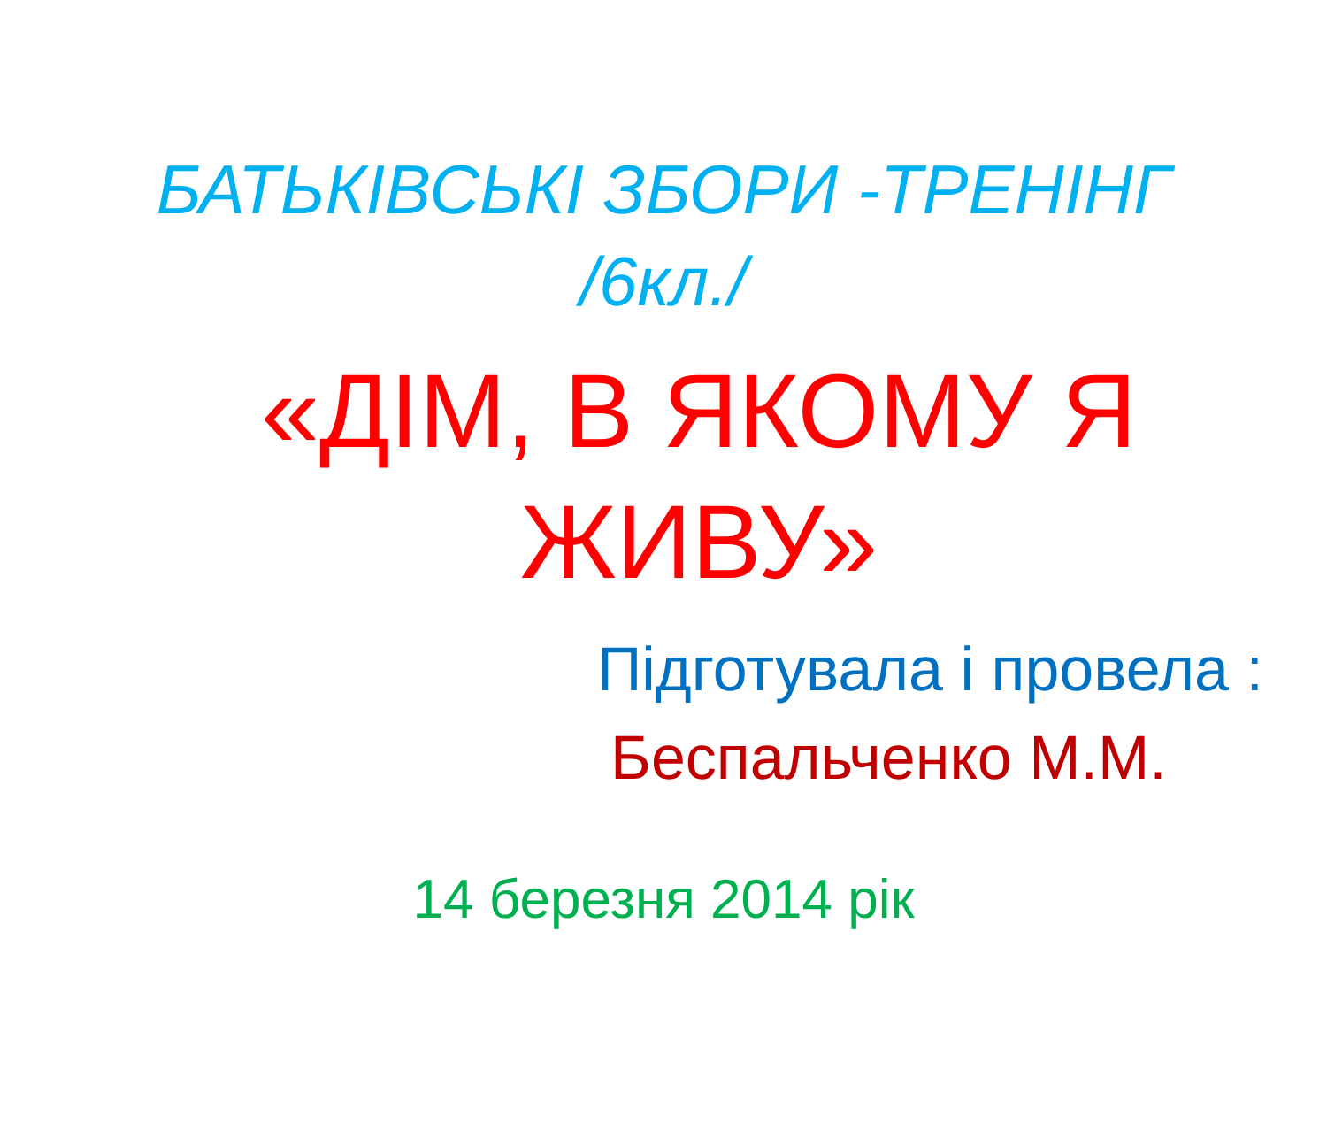БАТЬКІВСЬКІ ЗБОРИ -ТРЕНІНГ
/6кл./
«ДІМ, В ЯКОМУ Я ЖИВУ»
Підготувала і провела :
Беспальченко М.М.
14 березня 2014 рік